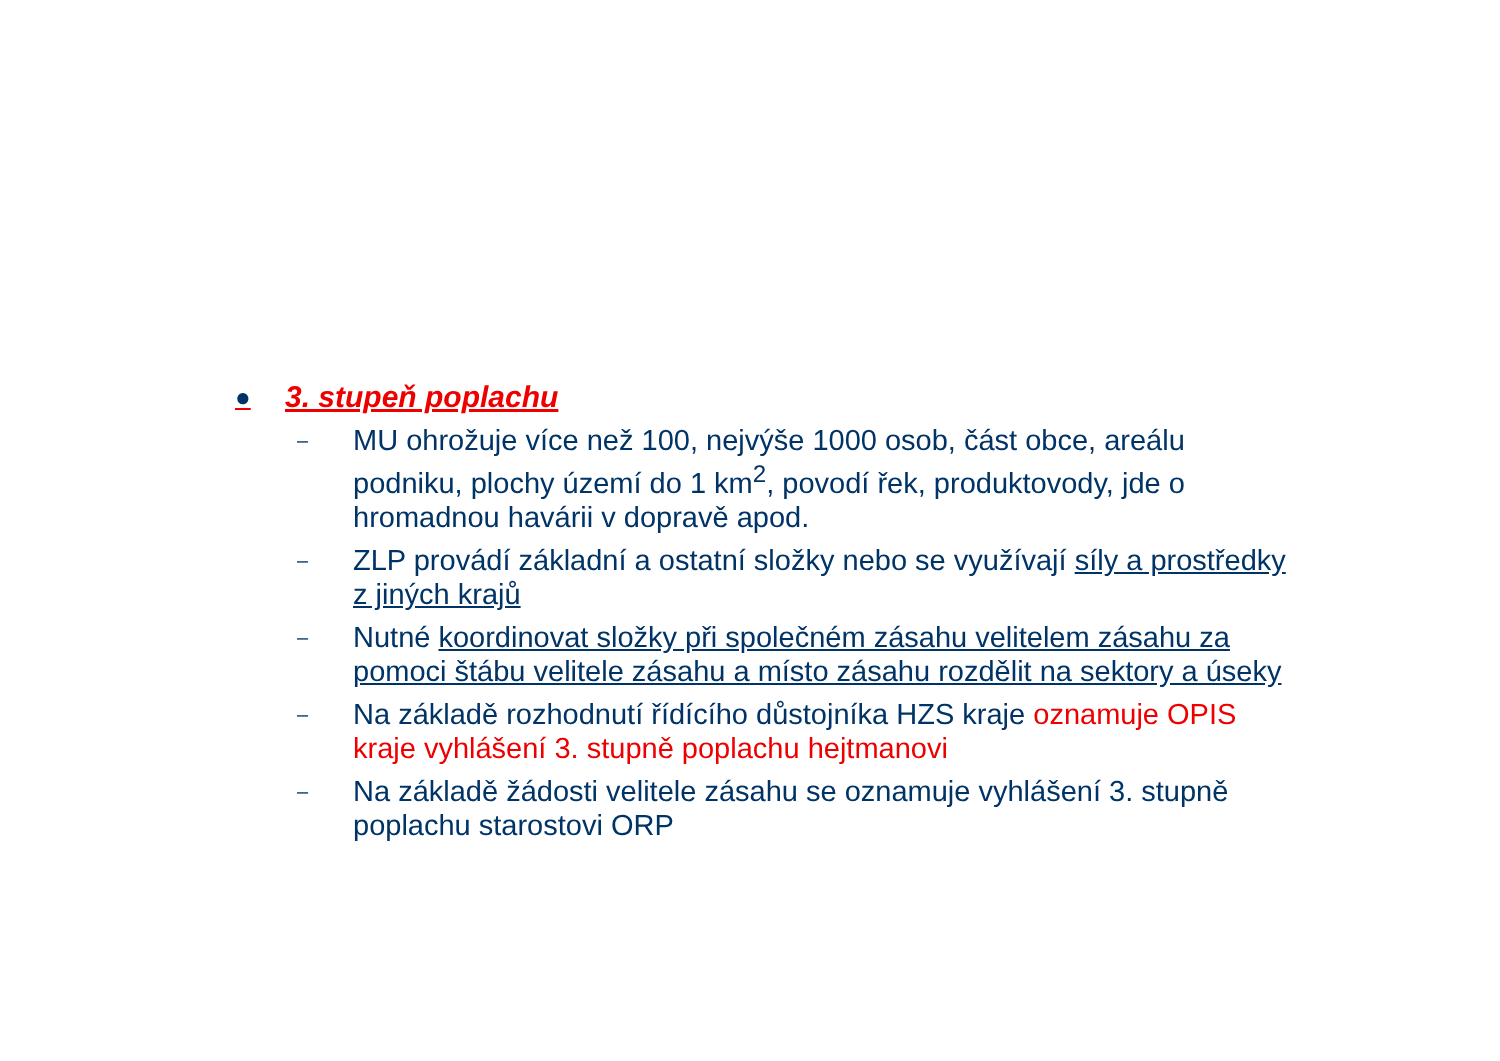● 3. stupeň poplachu
–
MU ohrožuje více než 100, nejvýše 1000 osob, část obce, areálu podniku, plochy území do 1 km<sup>2</sup>, povodí řek, produktovody, jde o hromadnou havárii v dopravě apod.
–
ZLP provádí základní a ostatní složky nebo se využívají síly a prostředky z jiných krajů
–
Nutné koordinovat složky při společném zásahu velitelem zásahu za pomoci štábu velitele zásahu a místo zásahu rozdělit na sektory a úseky
–
Na základě rozhodnutí řídícího důstojníka HZS kraje oznamuje OPIS kraje vyhlášení 3. stupně poplachu hejtmanovi
–
Na základě žádosti velitele zásahu se oznamuje vyhlášení 3. stupně poplachu starostovi ORP